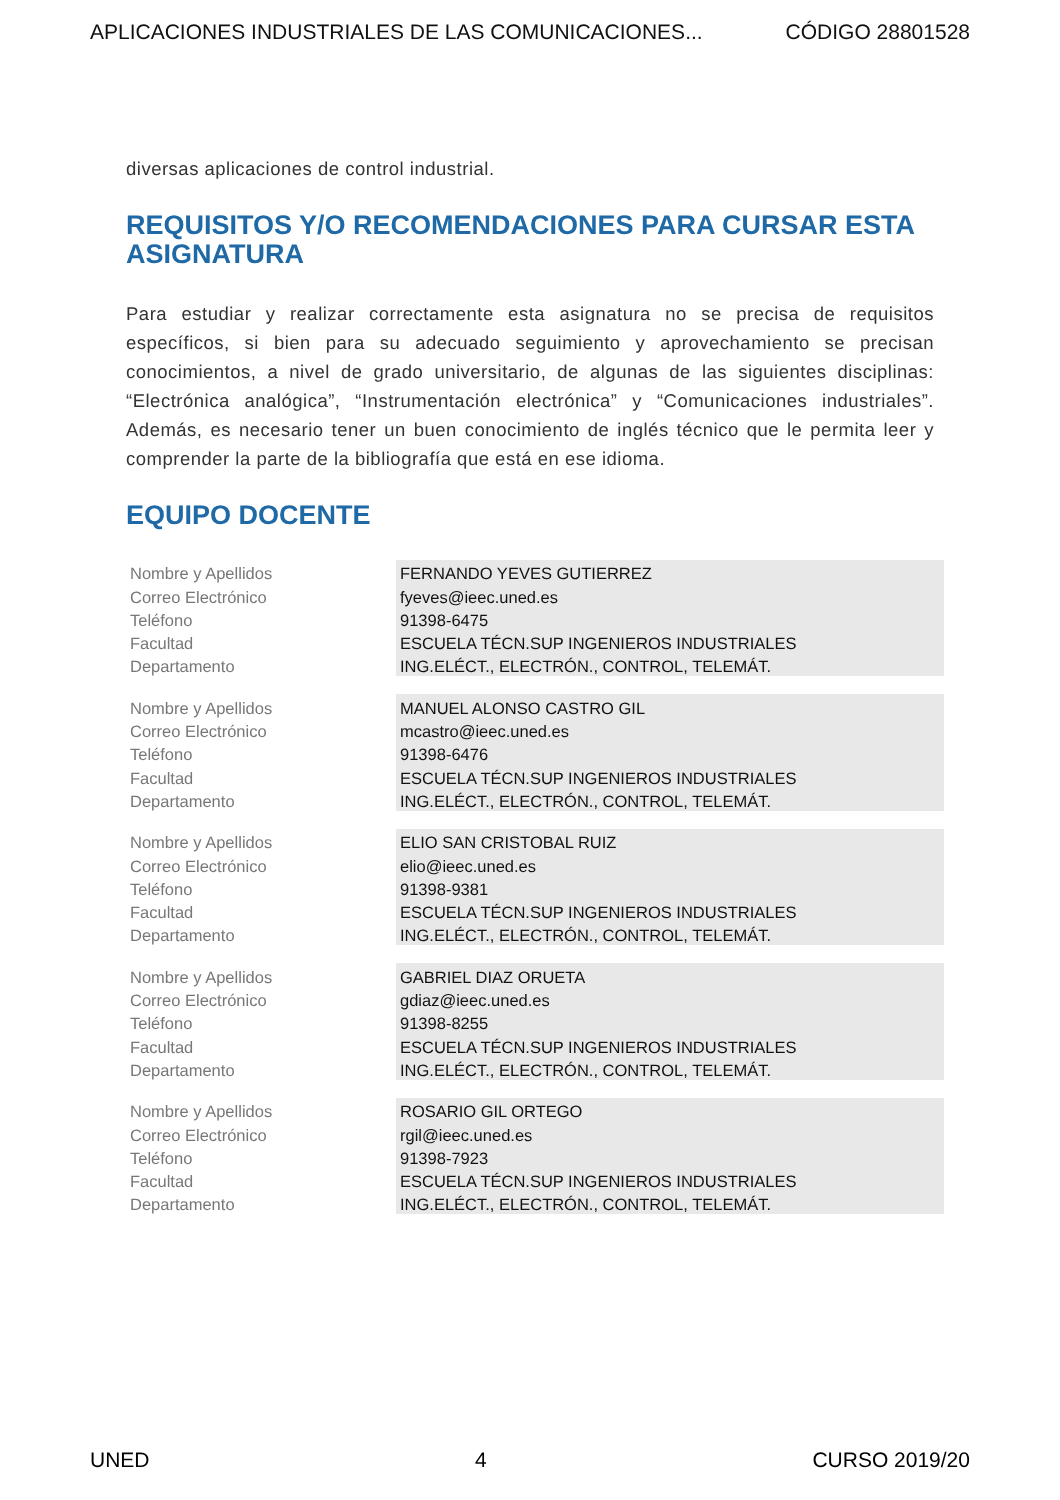APLICACIONES INDUSTRIALES DE LAS COMUNICACIONES... CÓDIGO 28801528
diversas aplicaciones de control industrial.
REQUISITOS Y/O RECOMENDACIONES PARA CURSAR ESTA ASIGNATURA
Para estudiar y realizar correctamente esta asignatura no se precisa de requisitos específicos, si bien para su adecuado seguimiento y aprovechamiento se precisan conocimientos, a nivel de grado universitario, de algunas de las siguientes disciplinas: “Electrónica analógica”, “Instrumentación electrónica” y “Comunicaciones industriales”. Además, es necesario tener un buen conocimiento de inglés técnico que le permita leer y comprender la parte de la bibliografía que está en ese idioma.
EQUIPO DOCENTE
| Nombre y Apellidos | FERNANDO YEVES GUTIERREZ |
| Correo Electrónico | fyeves@ieec.uned.es |
| Teléfono | 91398-6475 |
| Facultad | ESCUELA TÉCN.SUP INGENIEROS INDUSTRIALES |
| Departamento | ING.ELÉCT., ELECTRÓN., CONTROL, TELEMÁT. |
| Nombre y Apellidos | MANUEL ALONSO CASTRO GIL |
| Correo Electrónico | mcastro@ieec.uned.es |
| Teléfono | 91398-6476 |
| Facultad | ESCUELA TÉCN.SUP INGENIEROS INDUSTRIALES |
| Departamento | ING.ELÉCT., ELECTRÓN., CONTROL, TELEMÁT. |
| Nombre y Apellidos | ELIO SAN CRISTOBAL RUIZ |
| Correo Electrónico | elio@ieec.uned.es |
| Teléfono | 91398-9381 |
| Facultad | ESCUELA TÉCN.SUP INGENIEROS INDUSTRIALES |
| Departamento | ING.ELÉCT., ELECTRÓN., CONTROL, TELEMÁT. |
| Nombre y Apellidos | GABRIEL DIAZ ORUETA |
| Correo Electrónico | gdiaz@ieec.uned.es |
| Teléfono | 91398-8255 |
| Facultad | ESCUELA TÉCN.SUP INGENIEROS INDUSTRIALES |
| Departamento | ING.ELÉCT., ELECTRÓN., CONTROL, TELEMÁT. |
| Nombre y Apellidos | ROSARIO GIL ORTEGO |
| Correo Electrónico | rgil@ieec.uned.es |
| Teléfono | 91398-7923 |
| Facultad | ESCUELA TÉCN.SUP INGENIEROS INDUSTRIALES |
| Departamento | ING.ELÉCT., ELECTRÓN., CONTROL, TELEMÁT. |
UNED 4 CURSO 2019/20